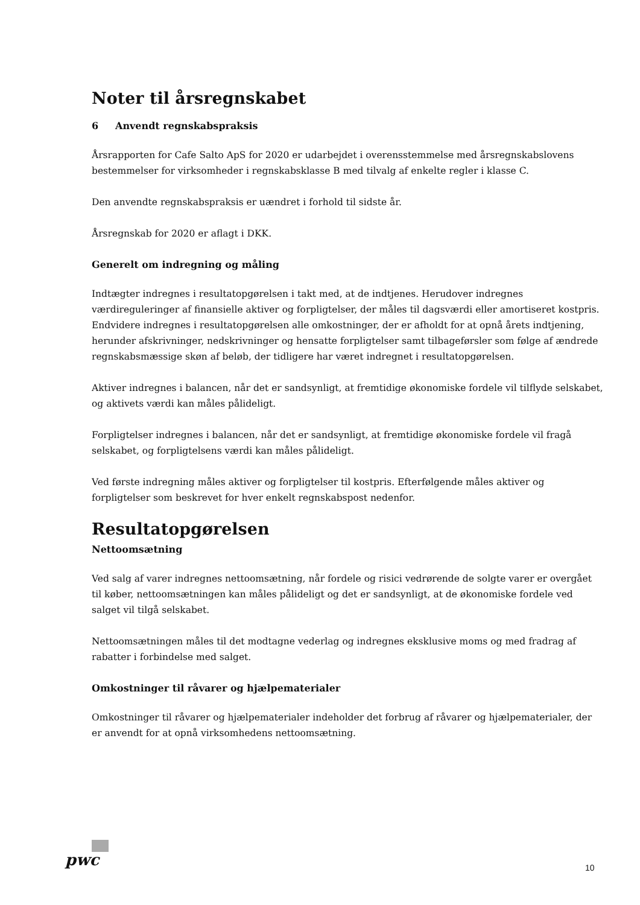Noter til årsregnskabet
6 Anvendt regnskabspraksis
Årsrapporten for Cafe Salto ApS for 2020 er udarbejdet i overensstemmelse med årsregnskabslovens bestemmelser for virksomheder i regnskabsklasse B med tilvalg af enkelte regler i klasse C.
Den anvendte regnskabspraksis er uændret i forhold til sidste år.
Årsregnskab for 2020 er aflagt i DKK.
Generelt om indregning og måling
Indtægter indregnes i resultatopgørelsen i takt med, at de indtjenes. Herudover indregnes værdireguleringer af finansielle aktiver og forpligtelser, der måles til dagsværdi eller amortiseret kostpris. Endvidere indregnes i resultatopgørelsen alle omkostninger, der er afholdt for at opnå årets indtjening, herunder afskrivninger, nedskrivninger og hensatte forpligtelser samt tilbageførsler som følge af ændrede regnskabsmæssige skøn af beløb, der tidligere har været indregnet i resultatopgørelsen.
Aktiver indregnes i balancen, når det er sandsynligt, at fremtidige økonomiske fordele vil tilflyde selskabet, og aktivets værdi kan måles pålideligt.
Forpligtelser indregnes i balancen, når det er sandsynligt, at fremtidige økonomiske fordele vil fragå selskabet, og forpligtelsens værdi kan måles pålideligt.
Ved første indregning måles aktiver og forpligtelser til kostpris. Efterfølgende måles aktiver og forpligtelser som beskrevet for hver enkelt regnskabspost nedenfor.
Resultatopgørelsen
Nettoomsætning
Ved salg af varer indregnes nettoomsætning, når fordele og risici vedrørende de solgte varer er overgået til køber, nettoomsætningen kan måles pålideligt og det er sandsynligt, at de økonomiske fordele ved salget vil tilgå selskabet.
Nettoomsætningen måles til det modtagne vederlag og indregnes eksklusive moms og med fradrag af rabatter i forbindelse med salget.
Omkostninger til råvarer og hjælpematerialer
Omkostninger til råvarer og hjælpematerialer indeholder det forbrug af råvarer og hjælpematerialer, der er anvendt for at opnå virksomhedens nettoomsætning.
pwc 10